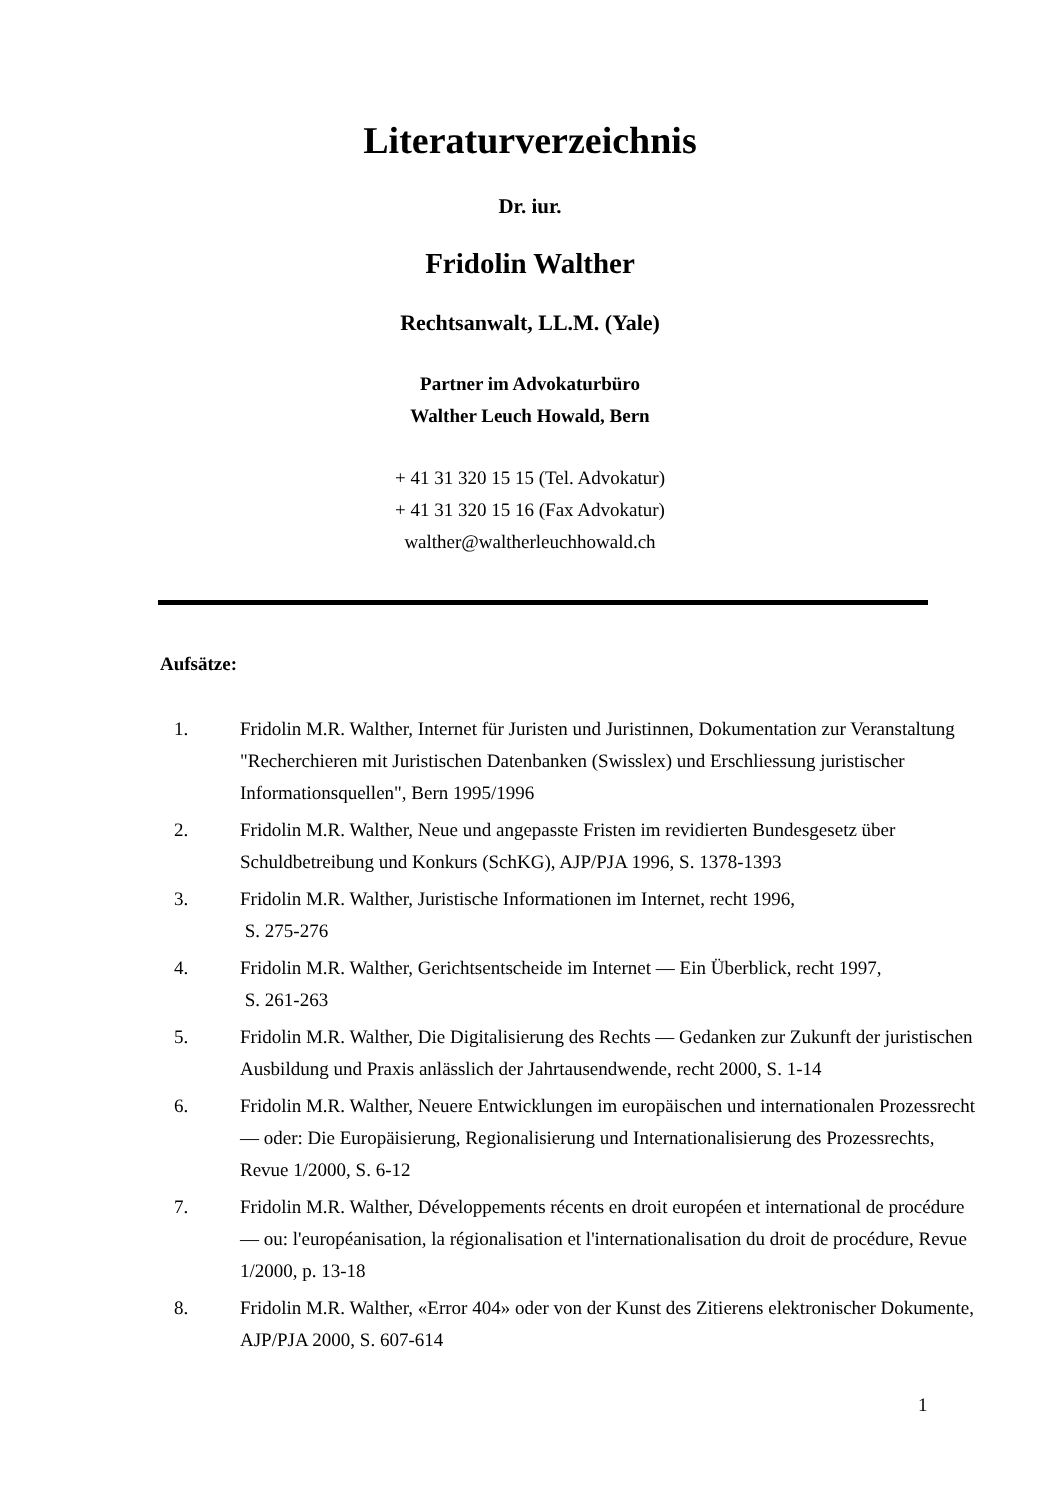Literaturverzeichnis
Dr. iur.
Fridolin Walther
Rechtsanwalt, LL.M. (Yale)
Partner im Advokaturbüro
Walther Leuch Howald, Bern
+ 41 31 320 15 15 (Tel. Advokatur)
+ 41 31 320 15 16 (Fax Advokatur)
walther@waltherleuchhowald.ch
Aufsätze:
1. Fridolin M.R. Walther, Internet für Juristen und Juristinnen, Dokumentation zur Veranstaltung "Recherchieren mit Juristischen Datenbanken (Swisslex) und Erschliessung juristischer Informationsquellen", Bern 1995/1996
2. Fridolin M.R. Walther, Neue und angepasste Fristen im revidierten Bundesgesetz über Schuldbetreibung und Konkurs (SchKG), AJP/PJA 1996, S. 1378-1393
3. Fridolin M.R. Walther, Juristische Informationen im Internet, recht 1996,
S. 275-276
4. Fridolin M.R. Walther, Gerichtsentscheide im Internet — Ein Überblick, recht 1997,
S. 261-263
5. Fridolin M.R. Walther, Die Digitalisierung des Rechts — Gedanken zur Zukunft der juristischen Ausbildung und Praxis anlässlich der Jahrtausendwende, recht 2000, S. 1-14
6. Fridolin M.R. Walther, Neuere Entwicklungen im europäischen und internationalen Prozessrecht — oder: Die Europäisierung, Regionalisierung und Internationalisierung des Prozessrechts, Revue 1/2000, S. 6-12
7. Fridolin M.R. Walther, Développements récents en droit européen et international de procédure — ou: l'européanisation, la régionalisation et l'internationalisation du droit de procédure, Revue 1/2000, p. 13-18
8. Fridolin M.R. Walther, «Error 404» oder von der Kunst des Zitierens elektronischer Dokumente, AJP/PJA 2000, S. 607-614
1